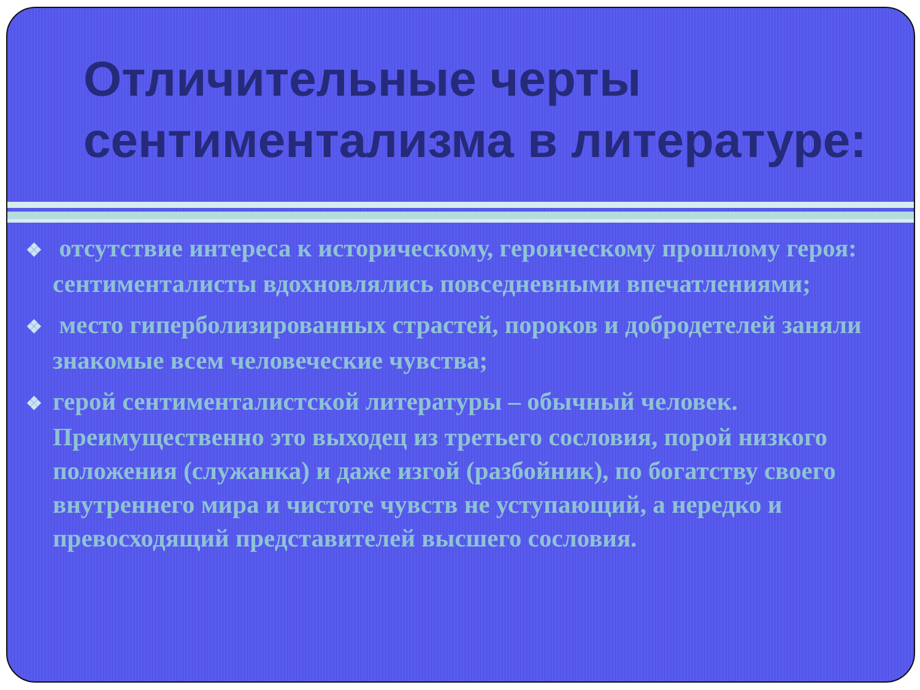Отличительные черты сентиментализма в литературе:
❖ отсутствие интереса к историческому, героическому прошлому героя: сентименталисты вдохновлялись повседневными впечатлениями;
❖ место гиперболизированных страстей, пороков и добродетелей заняли знакомые всем человеческие чувства;
❖ герой сентименталистской литературы – обычный человек. Преимущественно это выходец из третьего сословия, порой низкого положения (служанка) и даже изгой (разбойник), по богатству своего внутреннего мира и чистоте чувств не уступающий, а нередко и превосходящий представителей высшего сословия.